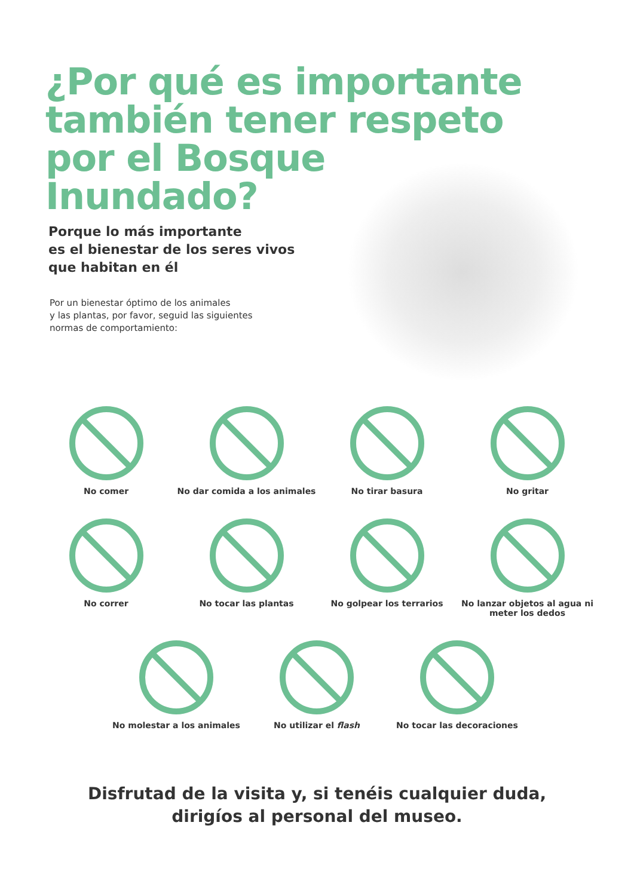¿Por qué es importante también tener respeto por el Bosque Inundado?
Porque lo más importante
es el bienestar de los seres vivos
que habitan en él
Por un bienestar óptimo de los animales
y las plantas, por favor, seguid las siguientes
normas de comportamiento:
No comer No dar comida a los animales
No tirar basura No gritar
No correr No tocar las plantas No golpear los terrarios No lanzar objetos al agua ni meter los dedos
No molestar a los animales No utilizar el flash No tocar las decoraciones
Disfrutad de la visita y, si tenéis cualquier duda,
dirigíos al personal del museo.